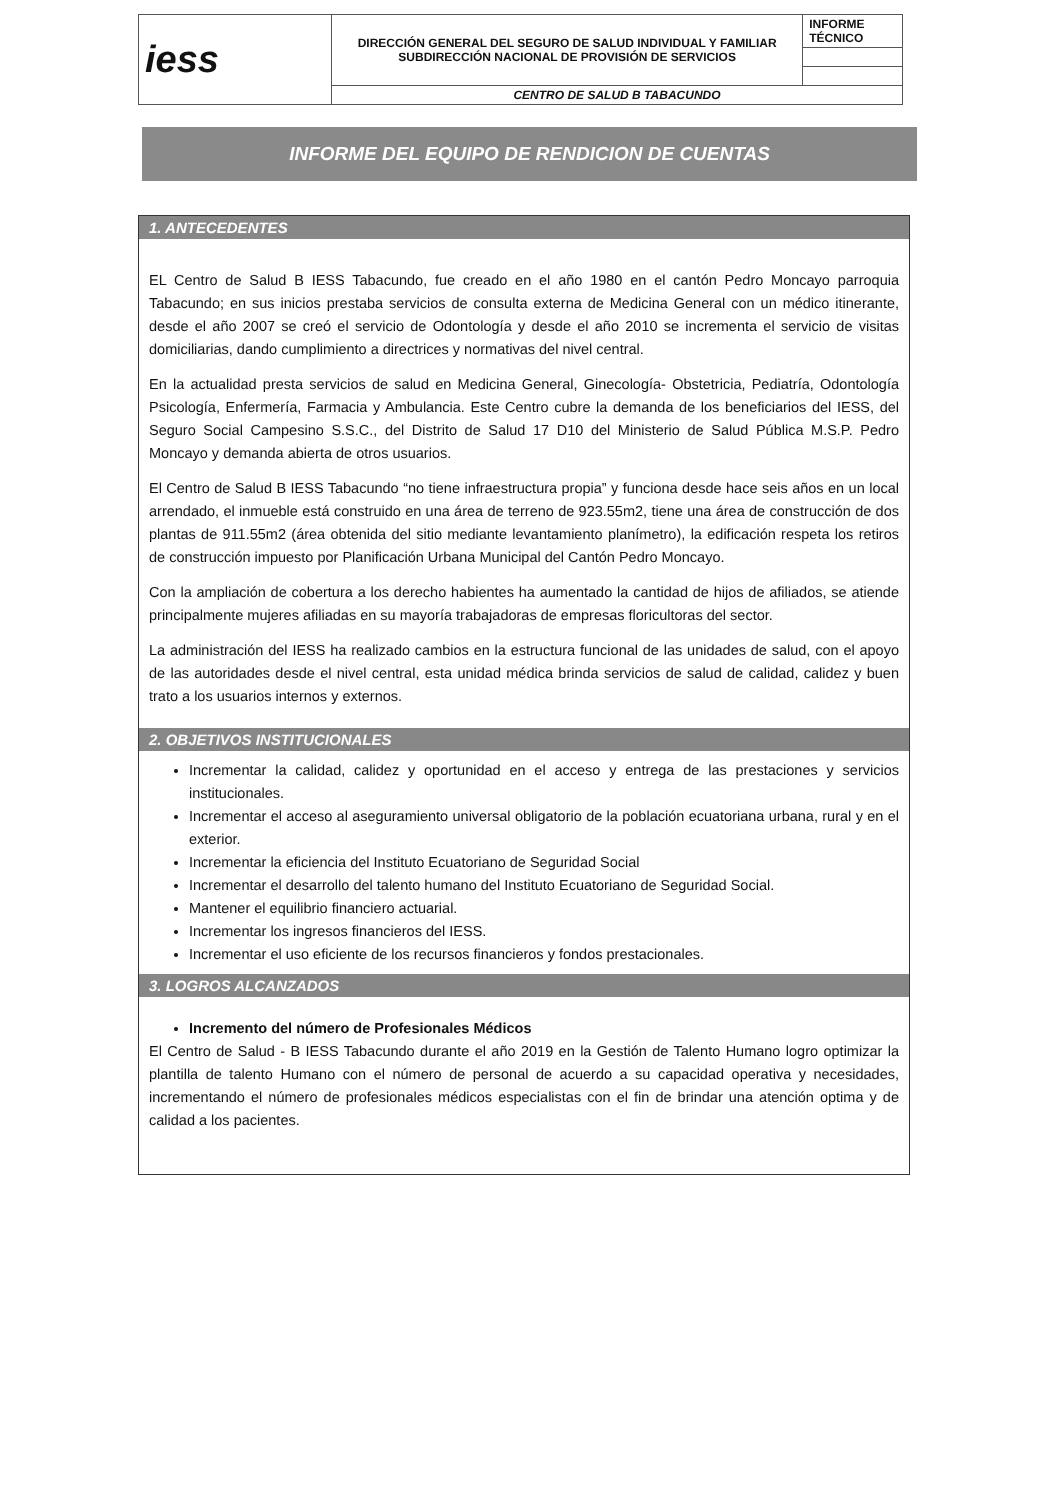| iess | DIRECCIÓN GENERAL DEL SEGURO DE SALUD INDIVIDUAL Y FAMILIAR SUBDIRECCIÓN NACIONAL DE PROVISIÓN DE SERVICIOS | INFORME TÉCNICO |
| | CENTRO DE SALUD B TABACUNDO | |
INFORME DEL EQUIPO DE RENDICION DE CUENTAS
1. ANTECEDENTES
EL Centro de Salud B IESS Tabacundo, fue creado en el año 1980 en el cantón Pedro Moncayo parroquia Tabacundo; en sus inicios prestaba servicios de consulta externa de Medicina General con un médico itinerante, desde el año 2007 se creó el servicio de Odontología y desde el año 2010 se incrementa el servicio de visitas domiciliarias, dando cumplimiento a directrices y normativas del nivel central.
En la actualidad presta servicios de salud en Medicina General, Ginecología- Obstetricia, Pediatría, Odontología Psicología, Enfermería, Farmacia y Ambulancia. Este Centro cubre la demanda de los beneficiarios del IESS, del Seguro Social Campesino S.S.C., del Distrito de Salud 17 D10 del Ministerio de Salud Pública M.S.P. Pedro Moncayo y demanda abierta de otros usuarios.
El Centro de Salud B IESS Tabacundo “no tiene infraestructura propia” y funciona desde hace seis años en un local arrendado, el inmueble está construido en una área de terreno de 923.55m2, tiene una área de construcción de dos plantas de 911.55m2 (área obtenida del sitio mediante levantamiento planímetro), la edificación respeta los retiros de construcción impuesto por Planificación Urbana Municipal del Cantón Pedro Moncayo.
Con la ampliación de cobertura a los derecho habientes ha aumentado la cantidad de hijos de afiliados, se atiende principalmente mujeres afiliadas en su mayoría trabajadoras de empresas floricultoras del sector.
La administración del IESS ha realizado cambios en la estructura funcional de las unidades de salud, con el apoyo de las autoridades desde el nivel central, esta unidad médica brinda servicios de salud de calidad, calidez y buen trato a los usuarios internos y externos.
2. OBJETIVOS INSTITUCIONALES
Incrementar la calidad, calidez y oportunidad en el acceso y entrega de las prestaciones y servicios institucionales.
Incrementar el acceso al aseguramiento universal obligatorio de la población ecuatoriana urbana, rural y en el exterior.
Incrementar la eficiencia del Instituto Ecuatoriano de Seguridad Social
Incrementar el desarrollo del talento humano del Instituto Ecuatoriano de Seguridad Social.
Mantener el equilibrio financiero actuarial.
Incrementar los ingresos financieros del IESS.
Incrementar el uso eficiente de los recursos financieros y fondos prestacionales.
3. LOGROS ALCANZADOS
Incremento del número de Profesionales Médicos
El Centro de Salud - B IESS Tabacundo durante el año 2019 en la Gestión de Talento Humano logro optimizar la plantilla de talento Humano con el número de personal de acuerdo a su capacidad operativa y necesidades, incrementando el número de profesionales médicos especialistas con el fin de brindar una atención optima y de calidad a los pacientes.